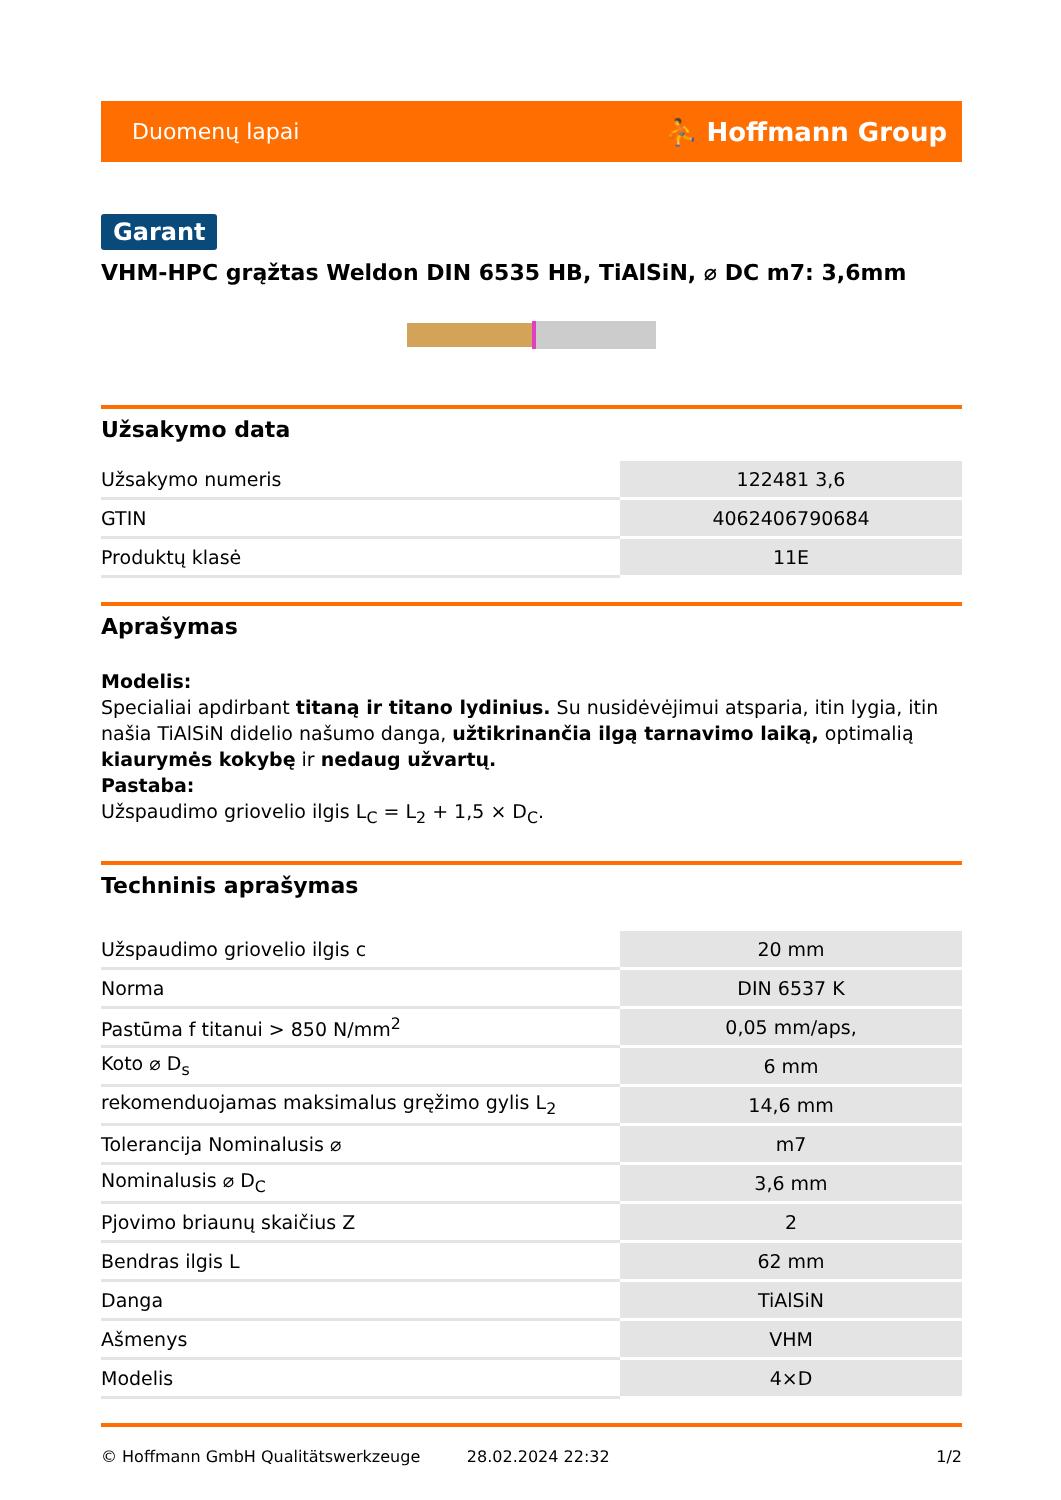Duomenų lapai ⛹ Hoffmann Group
Garant
VHM-HPC grąžtas Weldon DIN 6535 HB, TiAlSiN, ⌀ DC m7: 3,6mm
Užsakymo data
| Užsakymo numeris | 122481 3,6 |
| GTIN | 4062406790684 |
| Produktų klasė | 11E |
Aprašymas
Modelis:
Specialiai apdirbant titaną ir titano lydinius. Su nusidėvėjimui atsparia, itin lygia, itin našia TiAlSiN didelio našumo danga, užtikrinančia ilgą tarnavimo laiką, optimalią kiaurymės kokybę ir nedaug užvartų.
Pastaba:
Užspaudimo griovelio ilgis L<sub>C</sub> = L<sub>2</sub> + 1,5 × D<sub>C</sub>.
Techninis aprašymas
| Užspaudimo griovelio ilgis c | 20 mm |
| Norma | DIN 6537 K |
| Pastūma f titanui > 850 N/mm<sup>2</sup> | 0,05 mm/aps, |
| Koto ⌀ D<sub>s</sub> | 6 mm |
| rekomenduojamas maksimalus gręžimo gylis L<sub>2</sub> | 14,6 mm |
| Tolerancija Nominalusis ⌀ | m7 |
| Nominalusis ⌀ D<sub>C</sub> | 3,6 mm |
| Pjovimo briaunų skaičius Z | 2 |
| Bendras ilgis L | 62 mm |
| Danga | TiAlSiN |
| Ašmenys | VHM |
| Modelis | 4×D |
© Hoffmann GmbH Qualitätswerkzeuge 28.02.2024 22:32 1/2